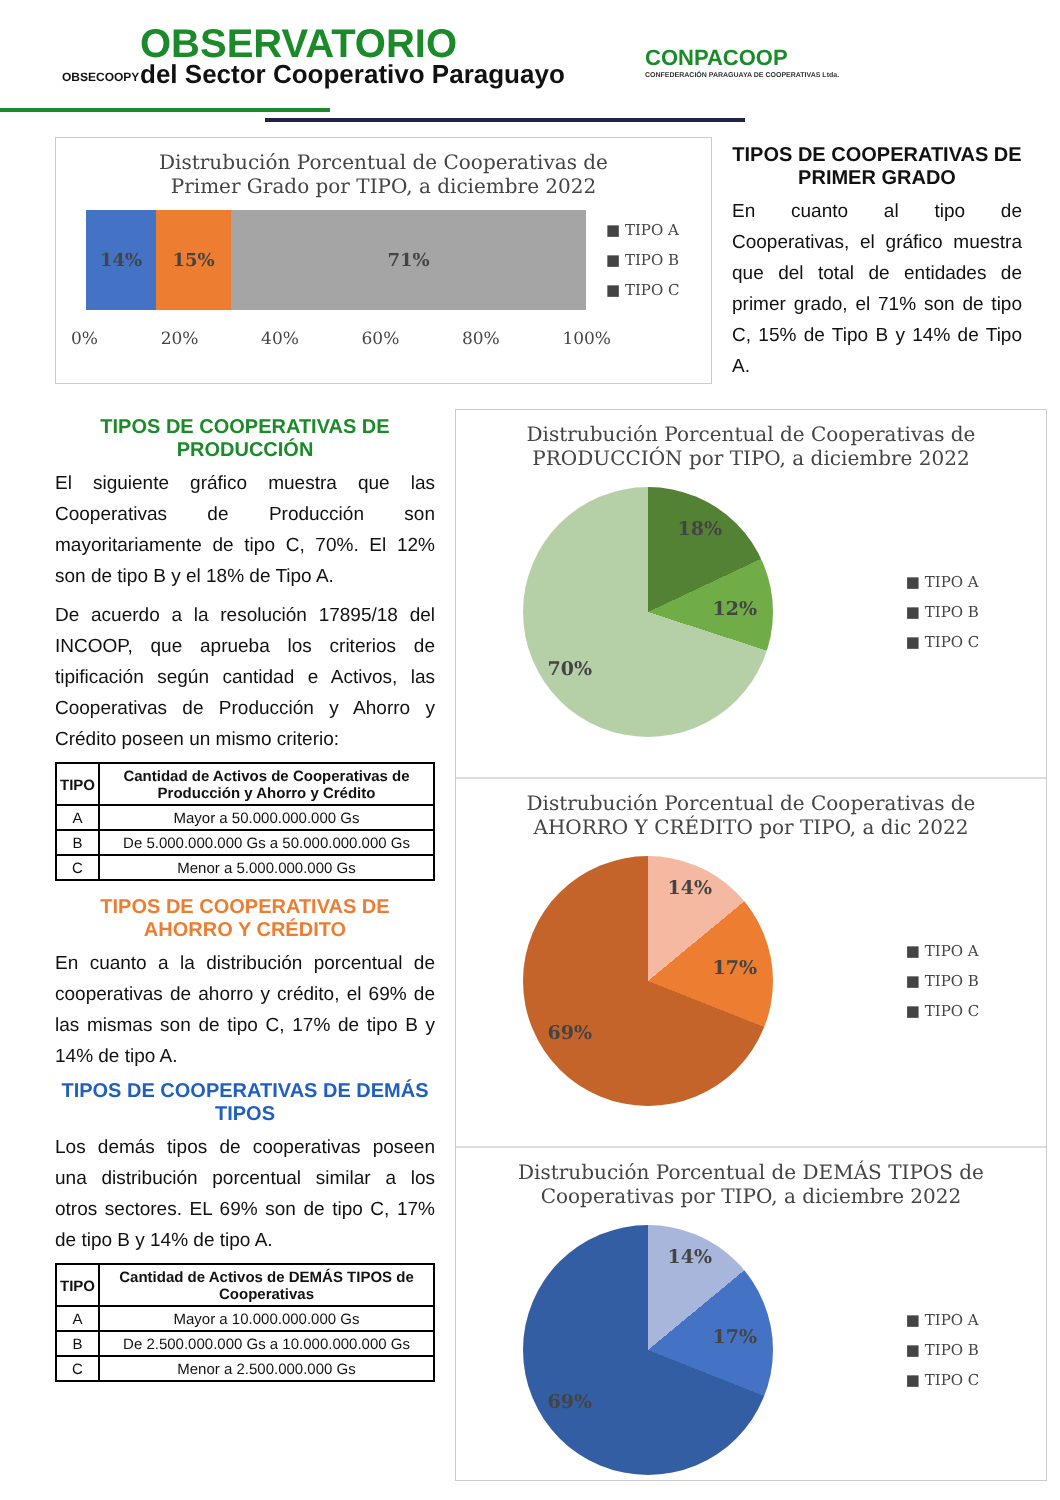OBSERVATORIO
del Sector Cooperativo Paraguayo
OBSECOOPY
CONPACOOP
CONFEDERACIÓN PARAGUAYA DE COOPERATIVAS Ltda.
Distrubución Porcentual de Cooperativas de
Primer Grado por TIPO, a diciembre 2022
14% 15% 71%
■ TIPO A
■ TIPO B
■ TIPO C
0% 20% 40% 60% 80% 100%
TIPOS DE COOPERATIVAS DE PRIMER GRADO
En cuanto al tipo de Cooperativas, el gráfico muestra que del total de entidades de primer grado, el 71% son de tipo C, 15% de Tipo B y 14% de Tipo A.
TIPOS DE COOPERATIVAS DE PRODUCCIÓN
El siguiente gráfico muestra que las Cooperativas de Producción son mayoritariamente de tipo C, 70%. El 12% son de tipo B y el 18% de Tipo A.
De acuerdo a la resolución 17895/18 del INCOOP, que aprueba los criterios de tipificación según cantidad e Activos, las Cooperativas de Producción y Ahorro y Crédito poseen un mismo criterio:
| TIPO | Cantidad de Activos de Cooperativas de Producción y Ahorro y Crédito |
| --- | --- |
| A | Mayor a 50.000.000.000 Gs |
| B | De 5.000.000.000 Gs a 50.000.000.000 Gs |
| C | Menor a 5.000.000.000 Gs |
TIPOS DE COOPERATIVAS DE AHORRO Y CRÉDITO
En cuanto a la distribución porcentual de cooperativas de ahorro y crédito, el 69% de las mismas son de tipo C, 17% de tipo B y 14% de tipo A.
TIPOS DE COOPERATIVAS DE DEMÁS TIPOS
Los demás tipos de cooperativas poseen una distribución porcentual similar a los otros sectores. EL 69% son de tipo C, 17% de tipo B y 14% de tipo A.
| TIPO | Cantidad de Activos de DEMÁS TIPOS de Cooperativas |
| --- | --- |
| A | Mayor a 10.000.000.000 Gs |
| B | De 2.500.000.000 Gs a 10.000.000.000 Gs |
| C | Menor a 2.500.000.000 Gs |
Distrubución Porcentual de Cooperativas de
PRODUCCIÓN por TIPO, a diciembre 2022
18%
12%
70%
■ TIPO A
■ TIPO B
■ TIPO C
Distrubución Porcentual de Cooperativas de
AHORRO Y CRÉDITO por TIPO, a dic 2022
14%
17%
69%
■ TIPO A
■ TIPO B
■ TIPO C
Distrubución Porcentual de DEMÁS TIPOS de
Cooperativas por TIPO, a diciembre 2022
14%
17%
69%
■ TIPO A
■ TIPO B
■ TIPO C